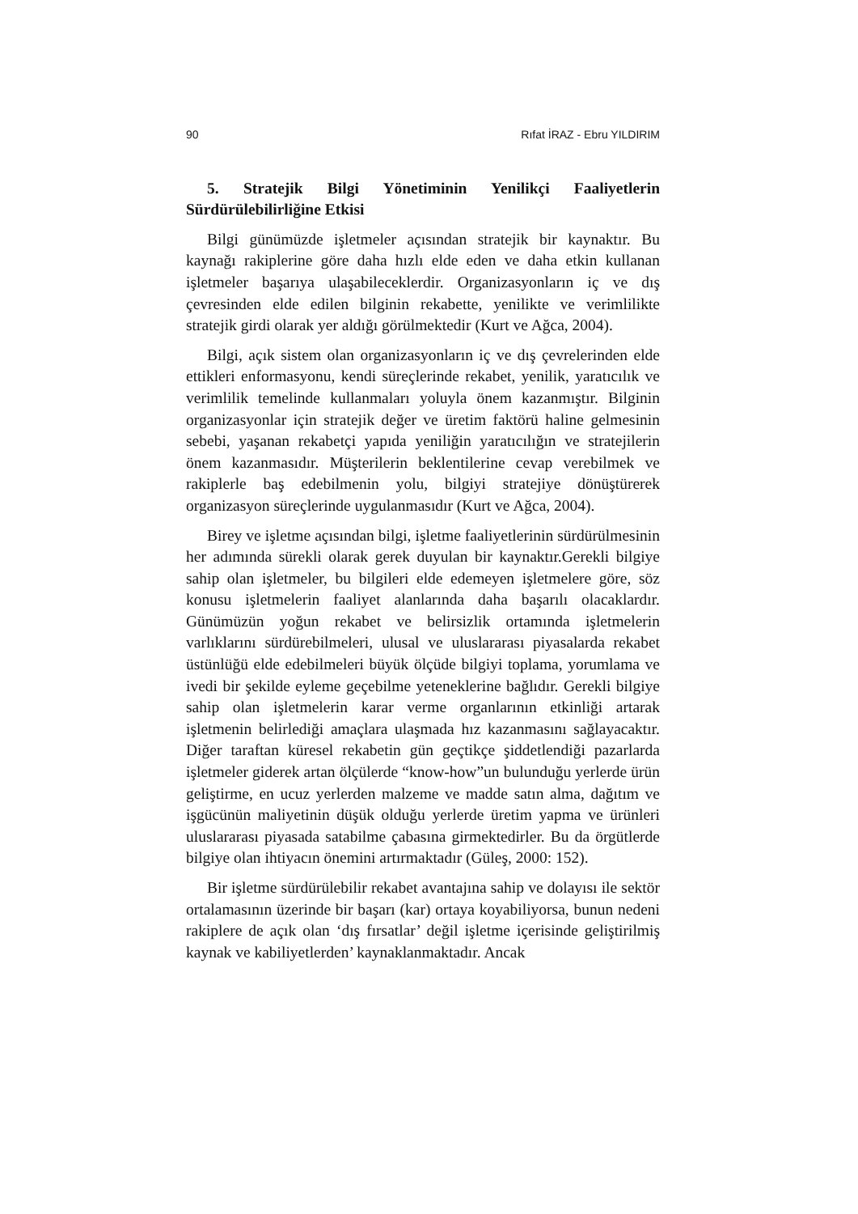90 Rıfat İRAZ - Ebru YILDIRIM
5. Stratejik Bilgi Yönetiminin Yenilikçi Faaliyetlerin Sürdürülebilirliğine Etkisi
Bilgi günümüzde işletmeler açısından stratejik bir kaynaktır. Bu kaynağı rakiplerine göre daha hızlı elde eden ve daha etkin kullanan işletmeler başarıya ulaşabileceklerdir. Organizasyonların iç ve dış çevresinden elde edilen bilginin rekabette, yenilikte ve verimlilikte stratejik girdi olarak yer aldığı görülmektedir (Kurt ve Ağca, 2004).
Bilgi, açık sistem olan organizasyonların iç ve dış çevrelerinden elde ettikleri enformasyonu, kendi süreçlerinde rekabet, yenilik, yaratıcılık ve verimlilik temelinde kullanmaları yoluyla önem kazanmıştır. Bilginin organizasyonlar için stratejik değer ve üretim faktörü haline gelmesinin sebebi, yaşanan rekabetçi yapıda yeniliğin yaratıcılığın ve stratejilerin önem kazanmasıdır. Müşterilerin beklentilerine cevap verebilmek ve rakiplerle baş edebilmenin yolu, bilgiyi stratejiye dönüştürerek organizasyon süreçlerinde uygulanmasıdır (Kurt ve Ağca, 2004).
Birey ve işletme açısından bilgi, işletme faaliyetlerinin sürdürülmesinin her adımında sürekli olarak gerek duyulan bir kaynaktır.Gerekli bilgiye sahip olan işletmeler, bu bilgileri elde edemeyen işletmelere göre, söz konusu işletmelerin faaliyet alanlarında daha başarılı olacaklardır. Günümüzün yoğun rekabet ve belirsizlik ortamında işletmelerin varlıklarını sürdürebilmeleri, ulusal ve uluslararası piyasalarda rekabet üstünlüğü elde edebilmeleri büyük ölçüde bilgiyi toplama, yorumlama ve ivedi bir şekilde eyleme geçebilme yeteneklerine bağlıdır. Gerekli bilgiye sahip olan işletmelerin karar verme organlarının etkinliği artarak işletmenin belirlediği amaçlara ulaşmada hız kazanmasını sağlayacaktır. Diğer taraftan küresel rekabetin gün geçtikçe şiddetlendiği pazarlarda işletmeler giderek artan ölçülerde “know-how”un bulunduğu yerlerde ürün geliştirme, en ucuz yerlerden malzeme ve madde satın alma, dağıtım ve işgücünün maliyetinin düşük olduğu yerlerde üretim yapma ve ürünleri uluslararası piyasada satabilme çabasına girmektedirler. Bu da örgütlerde bilgiye olan ihtiyacın önemini artırmaktadır (Güleş, 2000: 152).
Bir işletme sürdürülebilir rekabet avantajına sahip ve dolayısı ile sektör ortalamasının üzerinde bir başarı (kar) ortaya koyabiliyorsa, bunun nedeni rakiplere de açık olan ‘dış fırsatlar’ değil işletme içerisinde geliştirilmiş kaynak ve kabiliyetlerden’ kaynaklanmaktadır. Ancak